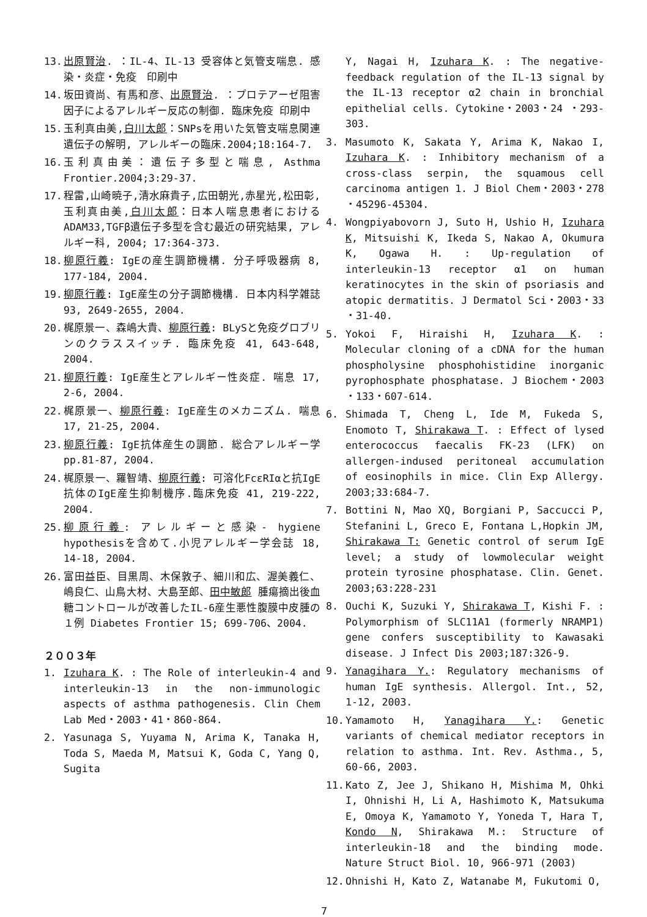13. 出原賢治. ：IL-4、IL-13 受容体と気管支喘息. 感染・炎症・免疫　印刷中
14. 坂田資尚、有馬和彦、出原賢治. ：プロテアーゼ阻害因子によるアレルギー反応の制御. 臨床免疫 印刷中
15. 玉利真由美,白川太郎：SNPsを用いた気管支喘息関連遺伝子の解明, アレルギーの臨床.2004;18:164-7.
16. 玉利真由美：遺伝子多型と喘息, Asthma Frontier.2004;3:29-37.
17. 程雷,山崎暁子,清水麻貴子,広田朝光,赤星光,松田彰,玉利真由美,白川太郎：日本人喘息患者におけるADAM33,TGFβ遺伝子多型を含む最近の研究結果, アレルギー科, 2004; 17:364-373.
18. 柳原行義: IgEの産生調節機構. 分子呼吸器病 8, 177-184, 2004.
19. 柳原行義: IgE産生の分子調節機構. 日本内科学雑誌 93, 2649-2655, 2004.
20. 梶原景一、森嶋大貴、柳原行義: BLySと免疫グロブリンのクラススイッチ. 臨床免疫 41, 643-648, 2004.
21. 柳原行義: IgE産生とアレルギー性炎症. 喘息 17, 2-6, 2004.
22. 梶原景一、柳原行義: IgE産生のメカニズム. 喘息 17, 21-25, 2004.
23. 柳原行義: IgE抗体産生の調節. 総合アレルギー学 pp.81-87, 2004.
24. 梶原景一、羅智靖、柳原行義: 可溶化FcεRIαと抗IgE抗体のIgE産生抑制機序.臨床免疫 41, 219-222, 2004.
25. 柳原行義: アレルギーと感染- hygiene hypothesisを含めて.小児アレルギー学会誌 18, 14-18, 2004.
26. 富田益臣、目黒周、木保敦子、細川和広、渥美義仁、嶋良仁、山鳥大材、大島至郎、田中敏郎 腫瘍摘出後血糖コントロールが改善したIL-6産生悪性腹膜中皮腫の１例 Diabetes Frontier 15; 699-706、2004.
２００３年
1. Izuhara K. : The Role of interleukin-4 and interleukin-13 in the non-immunologic aspects of asthma pathogenesis. Clin Chem Lab Med・2003・41・860-864.
2. Yasunaga S, Yuyama N, Arima K, Tanaka H, Toda S, Maeda M, Matsui K, Goda C, Yang Q, Sugita
Y, Nagai H, Izuhara K. : The negative-feedback regulation of the IL-13 signal by the IL-13 receptor α2 chain in bronchial epithelial cells. Cytokine・2003・24 ・293-303.
3. Masumoto K, Sakata Y, Arima K, Nakao I, Izuhara K. : Inhibitory mechanism of a cross-class serpin, the squamous cell carcinoma antigen 1. J Biol Chem・2003・278 ・45296-45304.
4. Wongpiyabovorn J, Suto H, Ushio H, Izuhara K, Mitsuishi K, Ikeda S, Nakao A, Okumura K, Ogawa H. : Up-regulation of interleukin-13 receptor α1 on human keratinocytes in the skin of psoriasis and atopic dermatitis. J Dermatol Sci・2003・33 ・31-40.
5. Yokoi F, Hiraishi H, Izuhara K. : Molecular cloning of a cDNA for the human phospholysine phosphohistidine inorganic pyrophosphate phosphatase. J Biochem・2003 ・133・607-614.
6. Shimada T, Cheng L, Ide M, Fukeda S, Enomoto T, Shirakawa T. : Effect of lysed enterococcus faecalis FK-23 (LFK) on allergen-indused peritoneal accumulation of eosinophils in mice. Clin Exp Allergy. 2003;33:684-7.
7. Bottini N, Mao XQ, Borgiani P, Saccucci P, Stefanini L, Greco E, Fontana L,Hopkin JM, Shirakawa T: Genetic control of serum IgE level; a study of lowmolecular weight protein tyrosine phosphatase. Clin. Genet. 2003;63:228-231
8. Ouchi K, Suzuki Y, Shirakawa T, Kishi F. : Polymorphism of SLC11A1 (formerly NRAMP1) gene confers susceptibility to Kawasaki disease. J Infect Dis 2003;187:326-9.
9. Yanagihara Y.: Regulatory mechanisms of human IgE synthesis. Allergol. Int., 52, 1-12, 2003.
10. Yamamoto H, Yanagihara Y.: Genetic variants of chemical mediator receptors in relation to asthma. Int. Rev. Asthma., 5, 60-66, 2003.
11. Kato Z, Jee J, Shikano H, Mishima M, Ohki I, Ohnishi H, Li A, Hashimoto K, Matsukuma E, Omoya K, Yamamoto Y, Yoneda T, Hara T, Kondo N, Shirakawa M.: Structure of interleukin-18 and the binding mode. Nature Struct Biol. 10, 966-971 (2003)
12. Ohnishi H, Kato Z, Watanabe M, Fukutomi O,
7